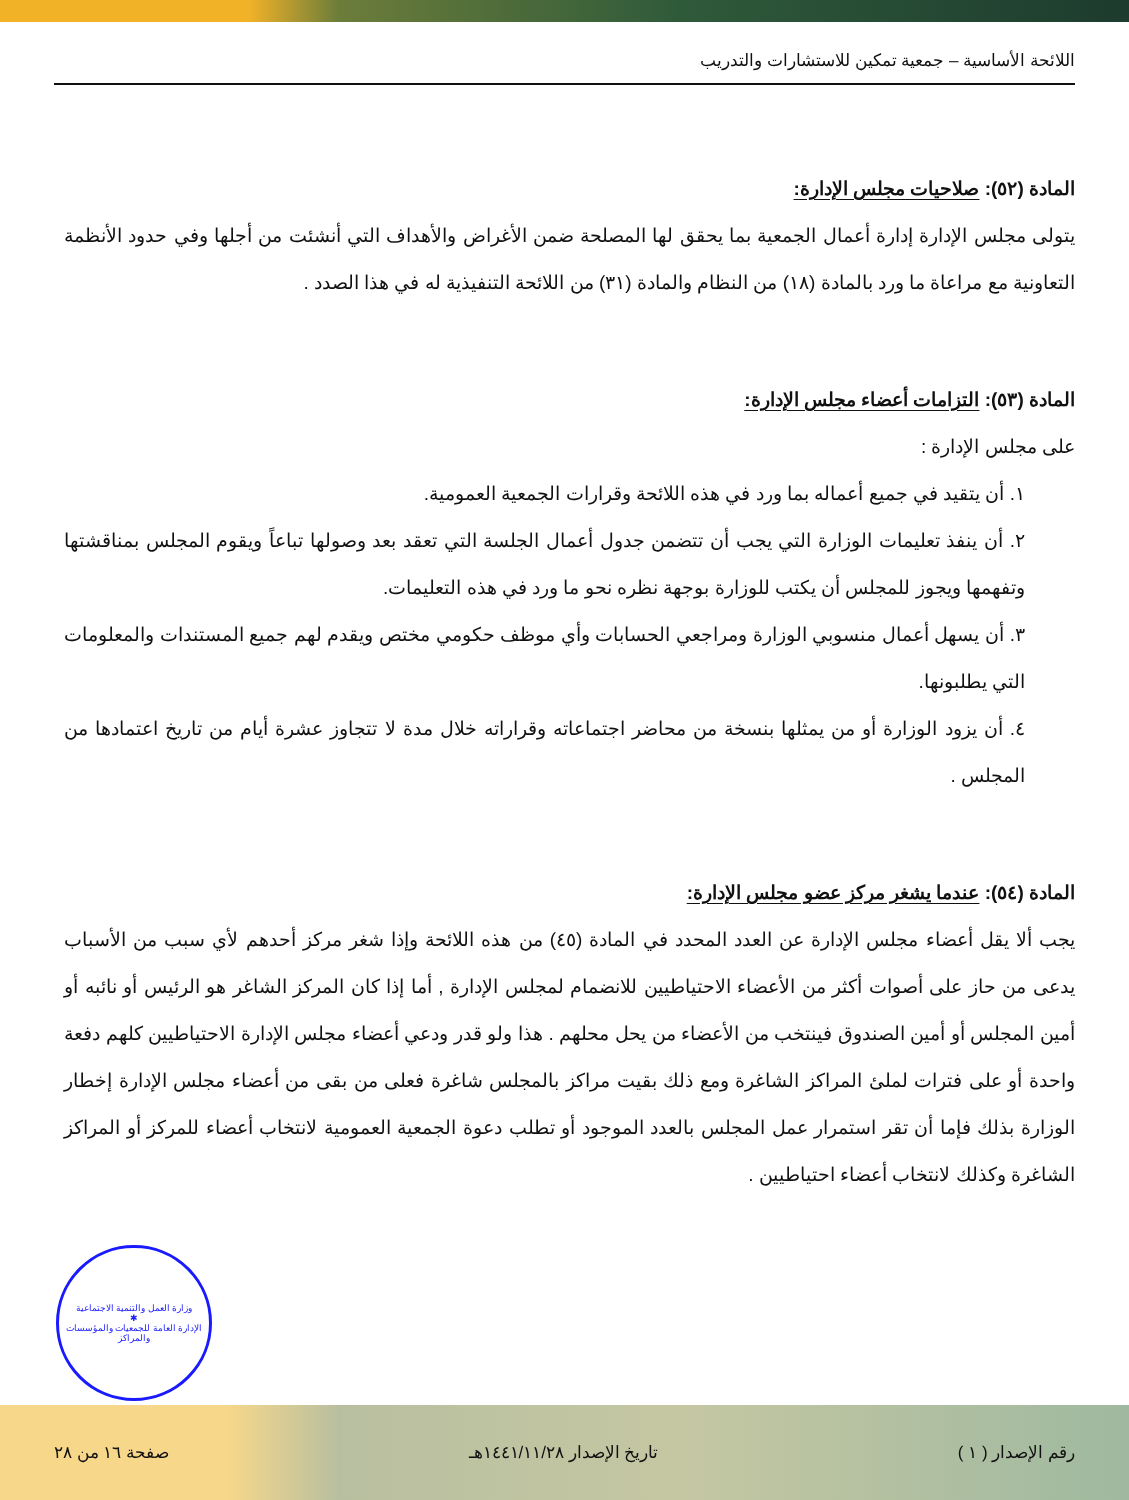اللائحة الأساسية – جمعية تمكين للاستشارات والتدريب
المادة (٥٢): صلاحيات مجلس الإدارة:
يتولى مجلس الإدارة إدارة أعمال الجمعية بما يحقق لها المصلحة ضمن الأغراض والأهداف التي أنشئت من أجلها وفي حدود الأنظمة التعاونية مع مراعاة ما ورد بالمادة (١٨) من النظام والمادة (٣١) من اللائحة التنفيذية له في هذا الصدد .
المادة (٥٣): التزامات أعضاء مجلس الإدارة:
على مجلس الإدارة :
١. أن يتقيد في جميع أعماله بما ورد في هذه اللائحة وقرارات الجمعية العمومية.
٢. أن ينفذ تعليمات الوزارة التي يجب أن تتضمن جدول أعمال الجلسة التي تعقد بعد وصولها تباعاً ويقوم المجلس بمناقشتها وتفهمها ويجوز للمجلس أن يكتب للوزارة بوجهة نظره نحو ما ورد في هذه التعليمات.
٣. أن يسهل أعمال منسوبي الوزارة ومراجعي الحسابات وأي موظف حكومي مختص ويقدم لهم جميع المستندات والمعلومات التي يطلبونها.
٤. أن يزود الوزارة أو من يمثلها بنسخة من محاضر اجتماعاته وقراراته خلال مدة لا تتجاوز عشرة أيام من تاريخ اعتمادها من المجلس .
المادة (٥٤): عندما يشغر مركز عضو مجلس الإدارة:
يجب ألا يقل أعضاء مجلس الإدارة عن العدد المحدد في المادة (٤٥) من هذه اللائحة وإذا شغر مركز أحدهم لأي سبب من الأسباب يدعى من حاز على أصوات أكثر من الأعضاء الاحتياطيين للانضمام لمجلس الإدارة , أما إذا كان المركز الشاغر هو الرئيس أو نائبه أو أمين المجلس أو أمين الصندوق فينتخب من الأعضاء من يحل محلهم . هذا ولو قدر ودعي أعضاء مجلس الإدارة الاحتياطيين كلهم دفعة واحدة أو على فترات لملئ المراكز الشاغرة ومع ذلك بقيت مراكز بالمجلس شاغرة فعلى من بقى من أعضاء مجلس الإدارة إخطار الوزارة بذلك فإما أن تقر استمرار عمل المجلس بالعدد الموجود أو تطلب دعوة الجمعية العمومية لانتخاب أعضاء للمركز أو المراكز الشاغرة وكذلك لانتخاب أعضاء احتياطيين .
وزارة العمل والتنمية الاجتماعية
✱
الإدارة العامة للجمعيات والمؤسسات والمراكز
رقم الإصدار ( ١ ) تاريخ الإصدار ١٤٤١/١١/٢٨هـ صفحة ١٦ من ٢٨